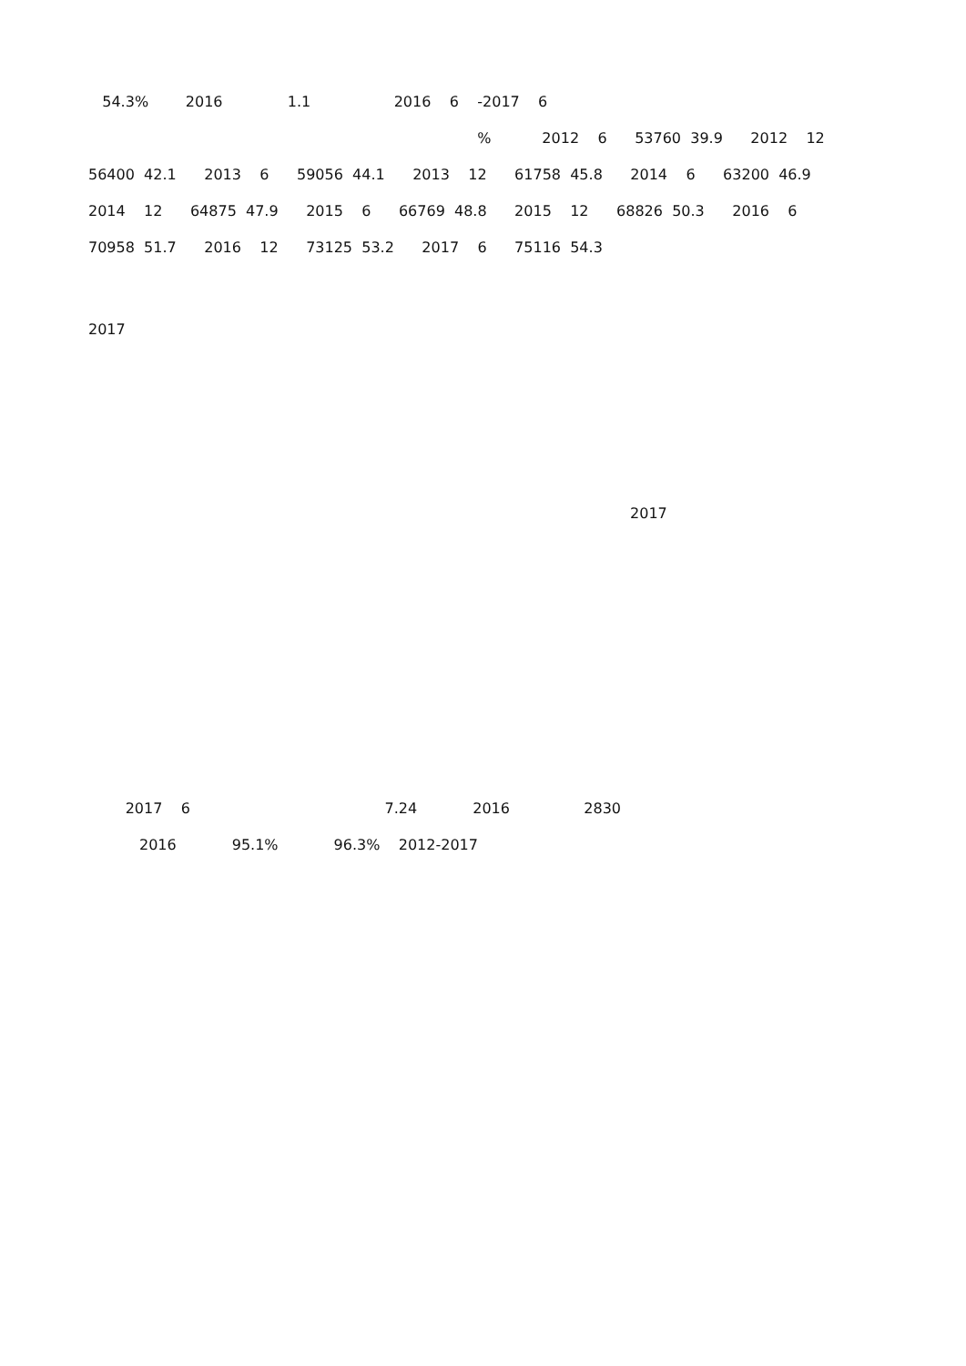54.3% 2016 1.1 2016 6 -2017 6
% 2012 6 53760 39.9 2012 12
56400 42.1 2013 6 59056 44.1 2013 12 61758 45.8 2014 6 63200 46.9
2014 12 64875 47.9 2015 6 66769 48.8 2015 12 68826 50.3 2016 6
70958 51.7 2016 12 73125 53.2 2017 6 75116 54.3
2017
2017
2017 6 7.24 2016 2830
2016 95.1% 96.3% 2012-2017